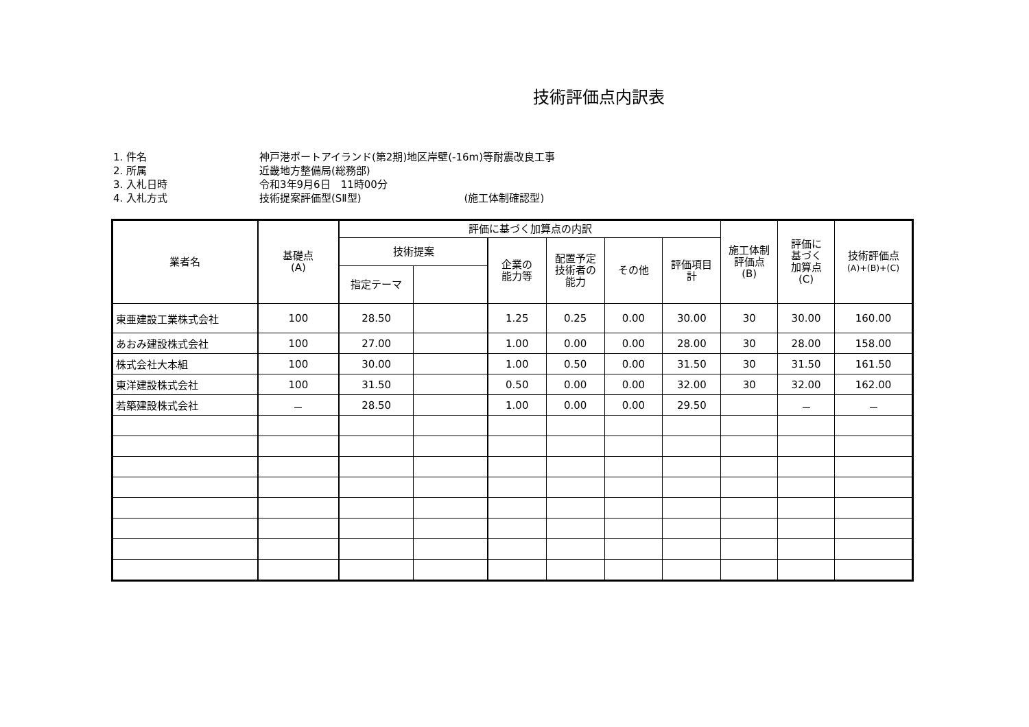技術評価点内訳表
1. 件名 神戸港ポートアイランド(第2期)地区岸壁(-16m)等耐震改良工事
2. 所属 近畿地方整備局(総務部)
3. 入札日時 令和3年9月6日　11時00分
4. 入札方式 技術提案評価型(SⅡ型) (施工体制確認型)
| 業者名 | 基礎点 (A) | 評価に基づく加算点の内訳 | | | | | | 施工体制 評価点 (B) | 評価に 基づく 加算点 (C) | 技術評価点 (A)+(B)+(C) |
| --- | --- | --- | --- | --- | --- | --- | --- | --- | --- | --- |
| | | 技術提案 | | 企業の 能力等 | 配置予定 技術者の 能力 | その他 | 評価項目 計 | | | |
| | | 指定テーマ | | | | | | | | |
| 東亜建設工業株式会社 | 100 | 28.50 | | 1.25 | 0.25 | 0.00 | 30.00 | 30 | 30.00 | 160.00 |
| あおみ建設株式会社 | 100 | 27.00 | | 1.00 | 0.00 | 0.00 | 28.00 | 30 | 28.00 | 158.00 |
| 株式会社大本組 | 100 | 30.00 | | 1.00 | 0.50 | 0.00 | 31.50 | 30 | 31.50 | 161.50 |
| 東洋建設株式会社 | 100 | 31.50 | | 0.50 | 0.00 | 0.00 | 32.00 | 30 | 32.00 | 162.00 |
| 若築建設株式会社 | － | 28.50 | | 1.00 | 0.00 | 0.00 | 29.50 | | － | － |